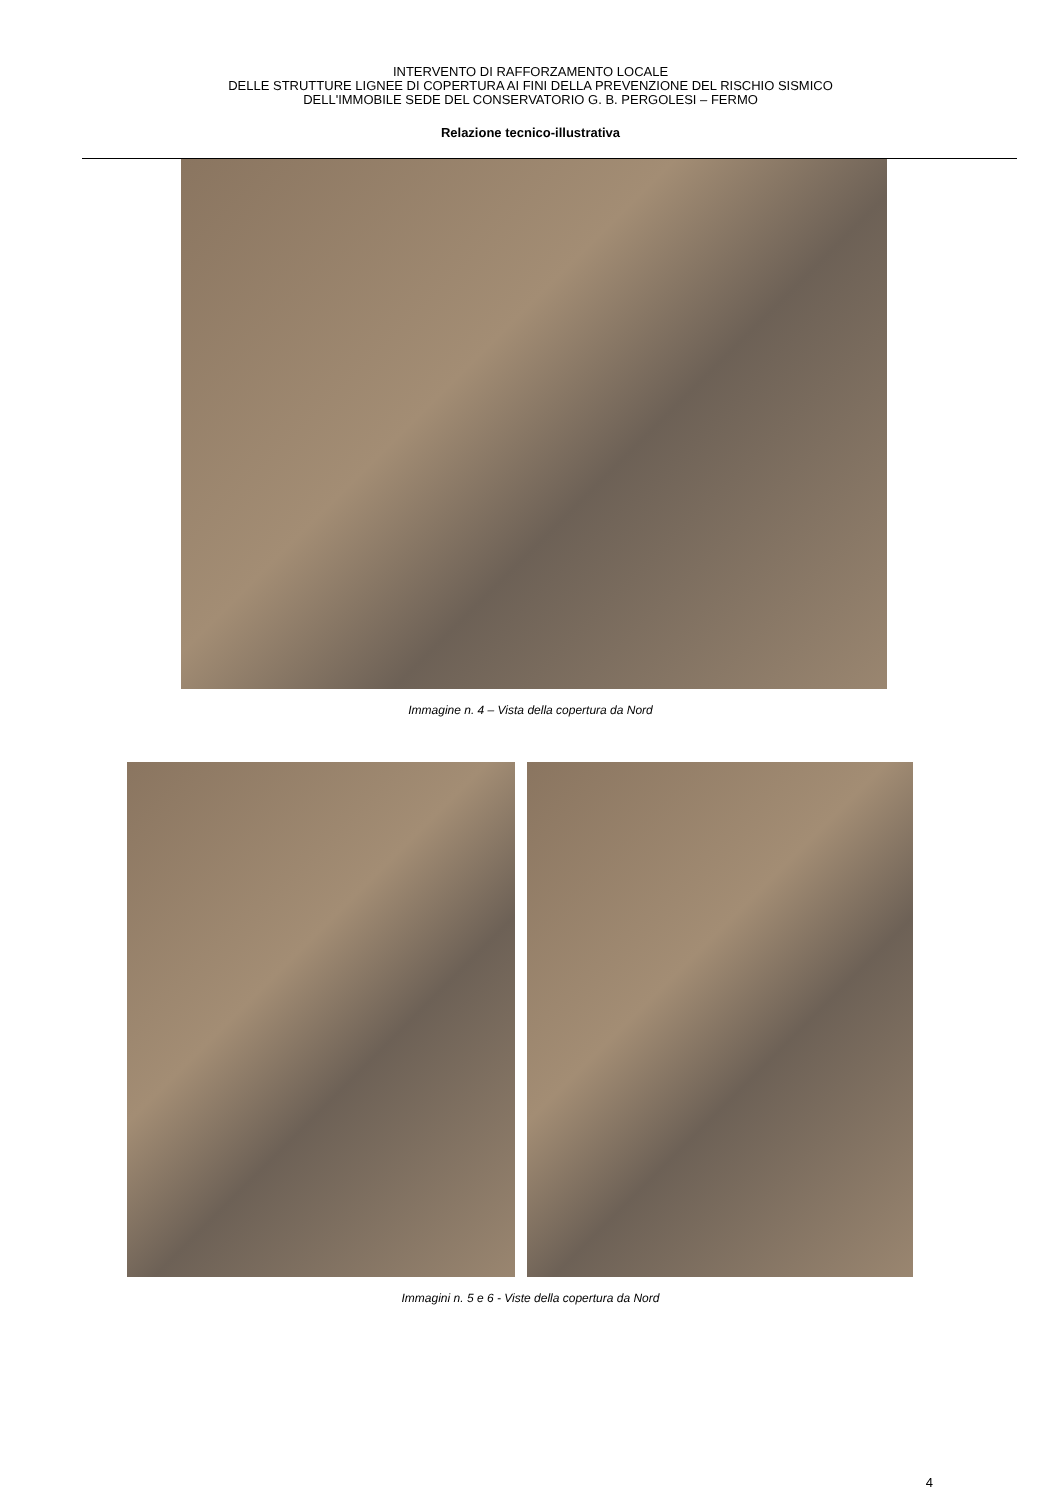INTERVENTO DI RAFFORZAMENTO LOCALE
DELLE STRUTTURE LIGNEE DI COPERTURA AI FINI DELLA PREVENZIONE DEL RISCHIO SISMICO
DELL'IMMOBILE SEDE DEL CONSERVATORIO G. B. PERGOLESI – FERMO
Relazione tecnico-illustrativa
Immagine n. 4 – Vista della copertura da Nord
Immagini n. 5 e 6 - Viste della copertura da Nord
4